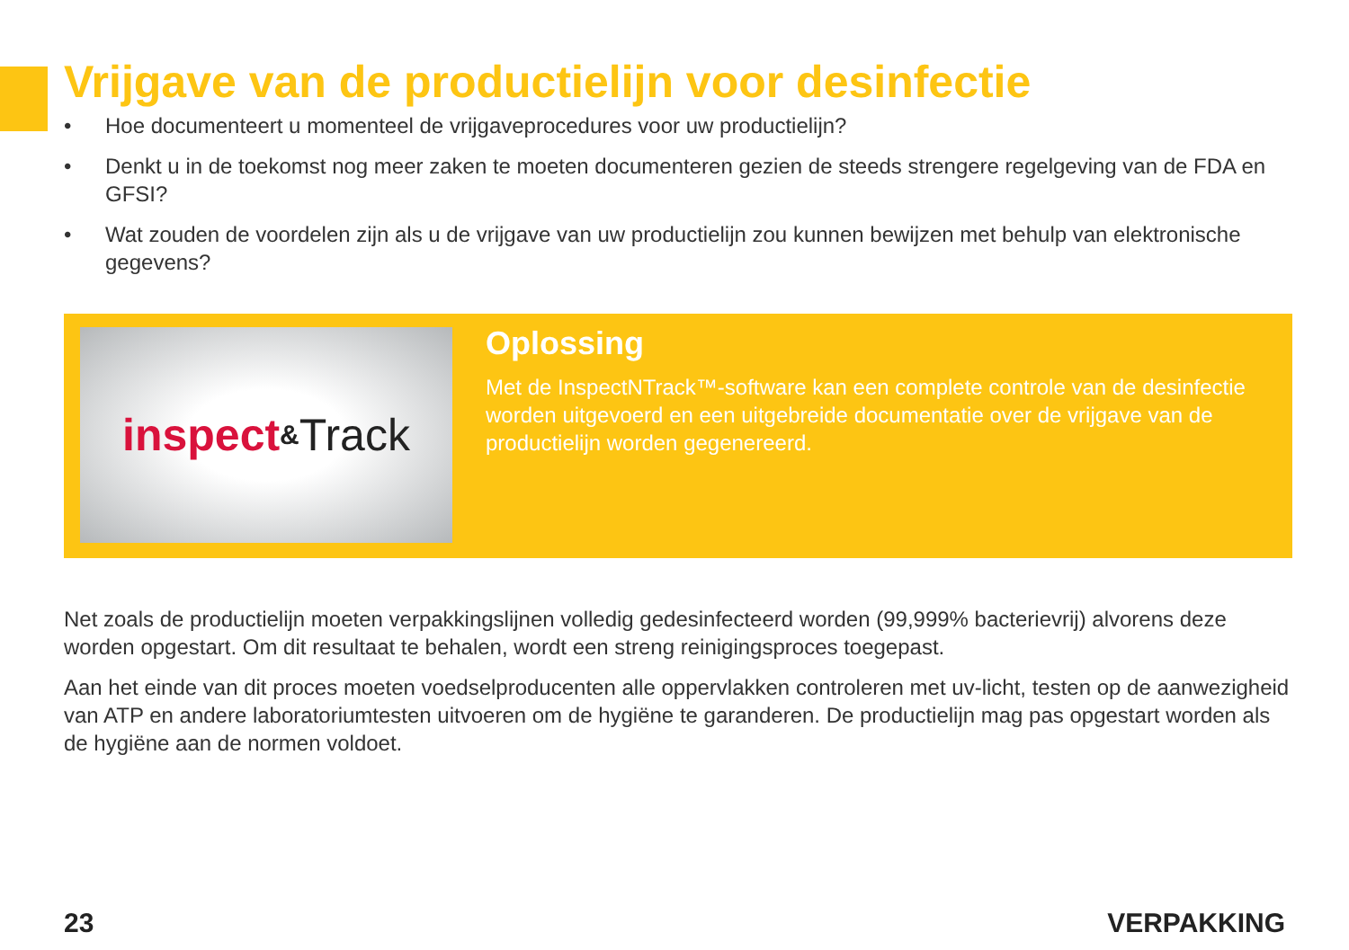Vrijgave van de productielijn voor desinfectie
• Hoe documenteert u momenteel de vrijgaveprocedures voor uw productielijn?
• Denkt u in de toekomst nog meer zaken te moeten documenteren gezien de steeds strengere regelgeving van de FDA en GFSI?
• Wat zouden de voordelen zijn als u de vrijgave van uw productielijn zou kunnen bewijzen met behulp van elektronische gegevens?
inspect & Track
Oplossing
Met de InspectNTrack™-software kan een complete controle van de desinfectie worden uitgevoerd en een uitgebreide documentatie over de vrijgave van de productielijn worden gegenereerd.
Net zoals de productielijn moeten verpakkingslijnen volledig gedesinfecteerd worden (99,999% bacterievrij) alvorens deze worden opgestart. Om dit resultaat te behalen, wordt een streng reinigingsproces toegepast.
Aan het einde van dit proces moeten voedselproducenten alle oppervlakken controleren met uv-licht, testen op de aanwezigheid van ATP en andere laboratoriumtesten uitvoeren om de hygiëne te garanderen. De productielijn mag pas opgestart worden als de hygiëne aan de normen voldoet.
23 VERPAKKING